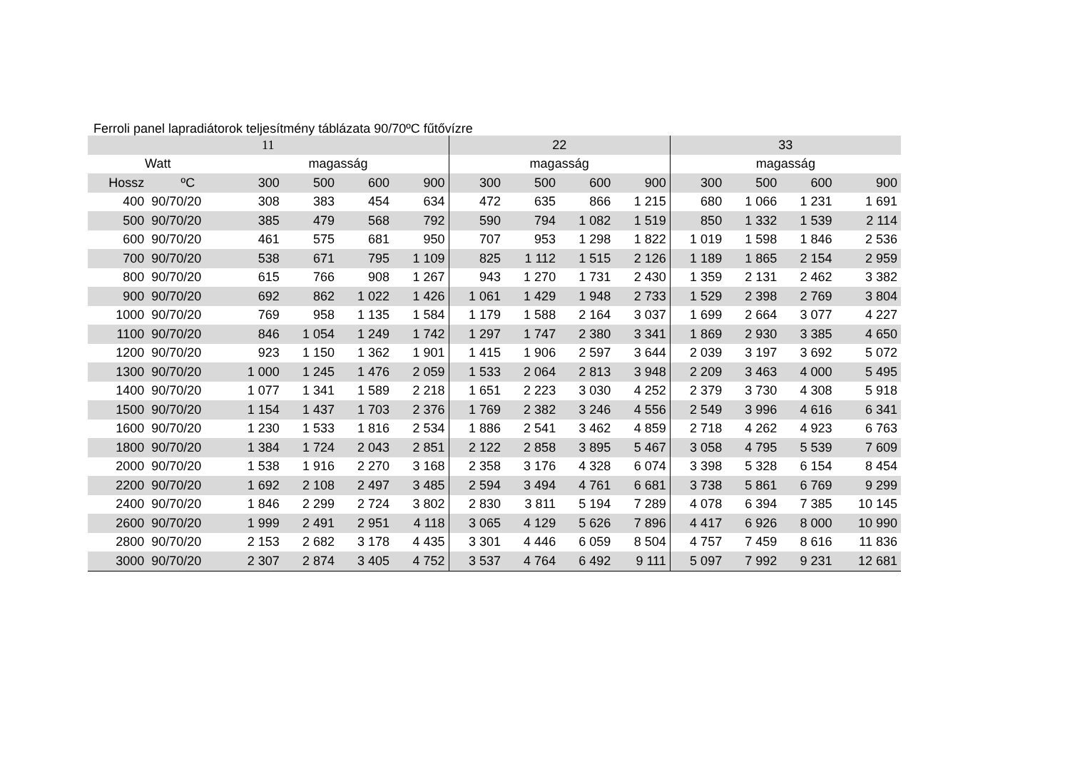Ferroli panel lapradiátorok teljesítmény táblázata 90/70ºC fűtővízre
| 11 | | | | | | 22 | | | | 33 | | | |
| --- | --- | --- | --- | --- | --- | --- | --- | --- | --- | --- | --- | --- | --- |
| Watt | | magasság | | | | magasság | | | | magasság | | | |
| Hossz | ºC | 300 | 500 | 600 | 900 | 300 | 500 | 600 | 900 | 300 | 500 | 600 | 900 |
| 400 | 90/70/20 | 308 | 383 | 454 | 634 | 472 | 635 | 866 | 1 215 | 680 | 1 066 | 1 231 | 1 691 |
| 500 | 90/70/20 | 385 | 479 | 568 | 792 | 590 | 794 | 1 082 | 1 519 | 850 | 1 332 | 1 539 | 2 114 |
| 600 | 90/70/20 | 461 | 575 | 681 | 950 | 707 | 953 | 1 298 | 1 822 | 1 019 | 1 598 | 1 846 | 2 536 |
| 700 | 90/70/20 | 538 | 671 | 795 | 1 109 | 825 | 1 112 | 1 515 | 2 126 | 1 189 | 1 865 | 2 154 | 2 959 |
| 800 | 90/70/20 | 615 | 766 | 908 | 1 267 | 943 | 1 270 | 1 731 | 2 430 | 1 359 | 2 131 | 2 462 | 3 382 |
| 900 | 90/70/20 | 692 | 862 | 1 022 | 1 426 | 1 061 | 1 429 | 1 948 | 2 733 | 1 529 | 2 398 | 2 769 | 3 804 |
| 1000 | 90/70/20 | 769 | 958 | 1 135 | 1 584 | 1 179 | 1 588 | 2 164 | 3 037 | 1 699 | 2 664 | 3 077 | 4 227 |
| 1100 | 90/70/20 | 846 | 1 054 | 1 249 | 1 742 | 1 297 | 1 747 | 2 380 | 3 341 | 1 869 | 2 930 | 3 385 | 4 650 |
| 1200 | 90/70/20 | 923 | 1 150 | 1 362 | 1 901 | 1 415 | 1 906 | 2 597 | 3 644 | 2 039 | 3 197 | 3 692 | 5 072 |
| 1300 | 90/70/20 | 1 000 | 1 245 | 1 476 | 2 059 | 1 533 | 2 064 | 2 813 | 3 948 | 2 209 | 3 463 | 4 000 | 5 495 |
| 1400 | 90/70/20 | 1 077 | 1 341 | 1 589 | 2 218 | 1 651 | 2 223 | 3 030 | 4 252 | 2 379 | 3 730 | 4 308 | 5 918 |
| 1500 | 90/70/20 | 1 154 | 1 437 | 1 703 | 2 376 | 1 769 | 2 382 | 3 246 | 4 556 | 2 549 | 3 996 | 4 616 | 6 341 |
| 1600 | 90/70/20 | 1 230 | 1 533 | 1 816 | 2 534 | 1 886 | 2 541 | 3 462 | 4 859 | 2 718 | 4 262 | 4 923 | 6 763 |
| 1800 | 90/70/20 | 1 384 | 1 724 | 2 043 | 2 851 | 2 122 | 2 858 | 3 895 | 5 467 | 3 058 | 4 795 | 5 539 | 7 609 |
| 2000 | 90/70/20 | 1 538 | 1 916 | 2 270 | 3 168 | 2 358 | 3 176 | 4 328 | 6 074 | 3 398 | 5 328 | 6 154 | 8 454 |
| 2200 | 90/70/20 | 1 692 | 2 108 | 2 497 | 3 485 | 2 594 | 3 494 | 4 761 | 6 681 | 3 738 | 5 861 | 6 769 | 9 299 |
| 2400 | 90/70/20 | 1 846 | 2 299 | 2 724 | 3 802 | 2 830 | 3 811 | 5 194 | 7 289 | 4 078 | 6 394 | 7 385 | 10 145 |
| 2600 | 90/70/20 | 1 999 | 2 491 | 2 951 | 4 118 | 3 065 | 4 129 | 5 626 | 7 896 | 4 417 | 6 926 | 8 000 | 10 990 |
| 2800 | 90/70/20 | 2 153 | 2 682 | 3 178 | 4 435 | 3 301 | 4 446 | 6 059 | 8 504 | 4 757 | 7 459 | 8 616 | 11 836 |
| 3000 | 90/70/20 | 2 307 | 2 874 | 3 405 | 4 752 | 3 537 | 4 764 | 6 492 | 9 111 | 5 097 | 7 992 | 9 231 | 12 681 |